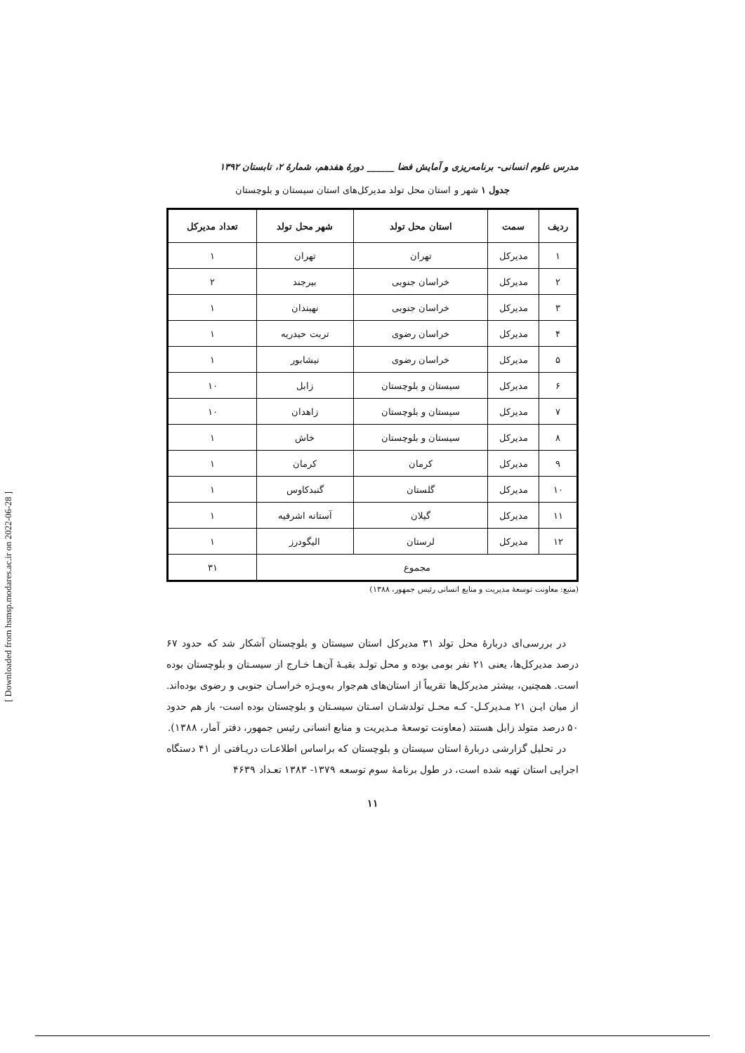[ Downloaded from hsmsp.modares.ac.ir on 2022-06-28 ]
مدرس علوم انسانی- برنامه‌ریزی و آمایش فضا ______ دورهٔ هفدهم، شمارهٔ ۲، تابستان ۱۳۹۲
جدول ۱ شهر و استان محل تولد مدیرکل‌های استان سیستان و بلوچستان
| ردیف | سمت | استان محل تولد | شهر محل تولد | تعداد مدیرکل |
| --- | --- | --- | --- | --- |
| ۱ | مدیرکل | تهران | تهران | ۱ |
| ۲ | مدیرکل | خراسان جنوبی | بیرجند | ۲ |
| ۳ | مدیرکل | خراسان جنوبی | نهبندان | ۱ |
| ۴ | مدیرکل | خراسان رضوی | تربت حیدریه | ۱ |
| ۵ | مدیرکل | خراسان رضوی | نیشابور | ۱ |
| ۶ | مدیرکل | سیستان و بلوچستان | زابل | ۱۰ |
| ۷ | مدیرکل | سیستان و بلوچستان | زاهدان | ۱۰ |
| ۸ | مدیرکل | سیستان و بلوچستان | خاش | ۱ |
| ۹ | مدیرکل | کرمان | کرمان | ۱ |
| ۱۰ | مدیرکل | گلستان | گنبدکاوس | ۱ |
| ۱۱ | مدیرکل | گیلان | آستانه اشرفیه | ۱ |
| ۱۲ | مدیرکل | لرستان | الیگودرز | ۱ |
| مجموع | | | | ۳۱ |
(منبع: معاونت توسعهٔ مدیریت و منابع انسانی رئیس جمهور، ۱۳۸۸)
در بررسی‌ای دربارهٔ محل تولد ۳۱ مدیرکل استان سیستان و بلوچستان آشکار شد که حدود ۶۷ درصد مدیرکل‌ها، یعنی ۲۱ نفر بومی بوده و محل تولـد بقیـهٔ آن‌هـا خـارج از سیسـتان و بلوچستان بوده است. همچنین، بیشتر مدیرکل‌ها تقریباً از استان‌های هم‌جوار به‌ویـژه خراسـان جنوبی و رضوی بوده‌اند. از میان ایـن ۲۱ مـدیرکـل- کـه محـل تولدشـان اسـتان سیسـتان و بلوچستان بوده است- باز هم حدود ۵۰ درصد متولد زابل هستند (معاونت توسعهٔ مـدیریت و منابع انسانی رئیس جمهور، دفتر آمار، ۱۳۸۸).
در تحلیل گزارشی دربارهٔ استان سیستان و بلوچستان که براساس اطلاعـات دریـافتی از ۴۱ دستگاه اجرایی استان تهیه شده است، در طول برنامهٔ سوم توسعه ۱۳۷۹- ۱۳۸۳ تعـداد ۴۶۳۹
۱۱